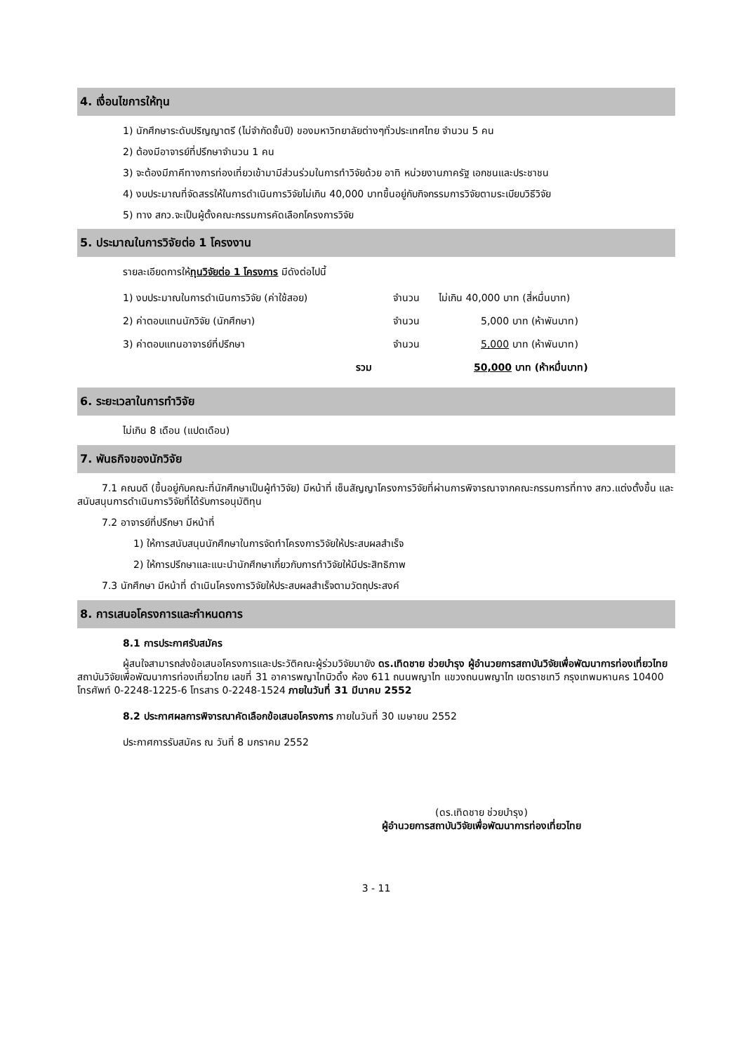4. เงื่อนไขการให้ทุน
1) นักศึกษาระดับปริญญาตรี (ไม่จำกัดชั้นปี) ของมหาวิทยาลัยต่างๆทั่วประเทศไทย จำนวน 5 คน
2) ต้องมีอาจารย์ที่ปรึกษาจำนวน 1 คน
3) จะต้องมีภาคีทางการท่องเที่ยวเข้ามามีส่วนร่วมในการทำวิจัยด้วย อาทิ หน่วยงานภาครัฐ เอกชนและประชาชน
4) งบประมาณที่จัดสรรให้ในการดำเนินการวิจัยไม่เกิน 40,000 บาทขึ้นอยู่กับกิจกรรมการวิจัยตามระเบียบวิธีวิจัย
5) ทาง สกว.จะเป็นผู้ตั้งคณะกรรมการคัดเลือกโครงการวิจัย
5. ประมาณในการวิจัยต่อ 1 โครงงาน
รายละเอียดการให้ทุนวิจัยต่อ 1 โครงการ มีดังต่อไปนี้
| 1) งบประมาณในการดำเนินการวิจัย (ค่าใช้สอย) | จำนวน | ไม่เกิน 40,000 บาท (สี่หมื่นบาท) |
| 2) ค่าตอบแทนนักวิจัย (นักศึกษา) | จำนวน | 5,000 บาท (ห้าพันบาท) |
| 3) ค่าตอบแทนอาจารย์ที่ปรึกษา | จำนวน | 5,000 บาท (ห้าพันบาท) |
| รวม | | 50,000 บาท (ห้าหมื่นบาท) |
6. ระยะเวลาในการทำวิจัย
ไม่เกิน 8 เดือน (แปดเดือน)
7. พันธกิจของนักวิจัย
7.1 คณบดี (ขึ้นอยู่กับคณะที่นักศึกษาเป็นผู้ทำวิจัย) มีหน้าที่ เซ็นสัญญาโครงการวิจัยที่ผ่านการพิจารณาจากคณะกรรมการที่ทาง สกว.แต่งตั้งขึ้น และสนับสนุนการดำเนินการวิจัยที่ได้รับการอนุมัติทุน
7.2 อาจารย์ที่ปรึกษา มีหน้าที่
1) ให้การสนับสนุนนักศึกษาในการจัดทำโครงการวิจัยให้ประสบผลสำเร็จ
2) ให้การปรึกษาและแนะนำนักศึกษาเกี่ยวกับการทำวิจัยให้มีประสิทธิภาพ
7.3 นักศึกษา มีหน้าที่ ดำเนินโครงการวิจัยให้ประสบผลสำเร็จตามวัตถุประสงค์
8. การเสนอโครงการและกำหนดการ
8.1 การประกาศรับสมัคร
ผู้สนใจสามารถส่งข้อเสนอโครงการและประวัติคณะผู้ร่วมวิจัยมายัง ดร.เทิดชาย ช่วยบำรุง ผู้อำนวยการสถาบันวิจัยเพื่อพัฒนาการท่องเที่ยวไทย สถาบันวิจัยเพื่อพัฒนาการท่องเที่ยวไทย เลขที่ 31 อาคารพญาไทบิวดิ้ง ห้อง 611 ถนนพญาไท แขวงถนนพญาไท เขตราชเทวี กรุงเทพมหานคร 10400 โทรศัพท์ 0-2248-1225-6 โทรสาร 0-2248-1524 ภายในวันที่ 31 มีนาคม 2552
8.2 ประกาศผลการพิจารณาคัดเลือกข้อเสนอโครงการ ภายในวันที่ 30 เมษายน 2552
ประกาศการรับสมัคร ณ วันที่ 8 มกราคม 2552
(ดร.เทิดชาย ช่วยบำรุง)
ผู้อำนวยการสถาบันวิจัยเพื่อพัฒนาการท่องเที่ยวไทย
3 - 11